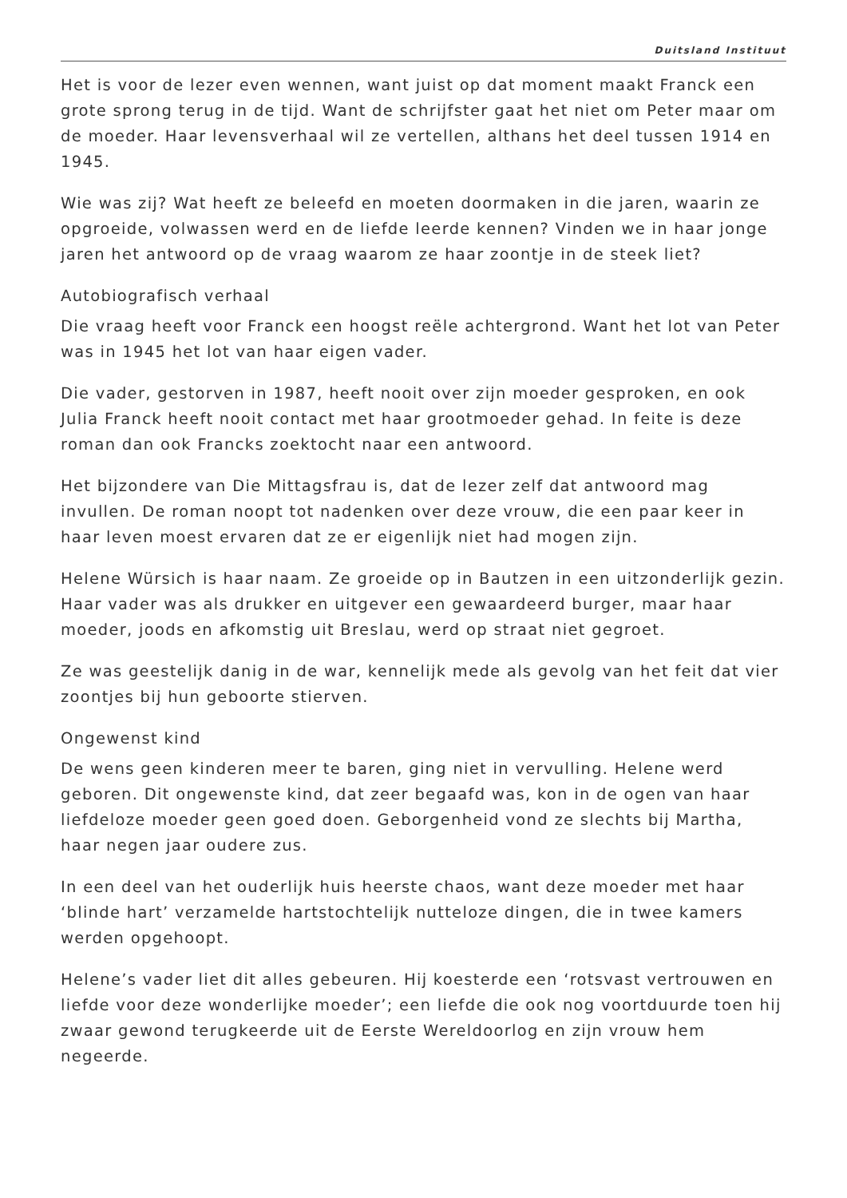Duitsland Instituut
Het is voor de lezer even wennen, want juist op dat moment maakt Franck een grote sprong terug in de tijd. Want de schrijfster gaat het niet om Peter maar om de moeder. Haar levensverhaal wil ze vertellen, althans het deel tussen 1914 en 1945.
Wie was zij? Wat heeft ze beleefd en moeten doormaken in die jaren, waarin ze opgroeide, volwassen werd en de liefde leerde kennen? Vinden we in haar jonge jaren het antwoord op de vraag waarom ze haar zoontje in de steek liet?
Autobiografisch verhaal
Die vraag heeft voor Franck een hoogst reële achtergrond. Want het lot van Peter was in 1945 het lot van haar eigen vader.
Die vader, gestorven in 1987, heeft nooit over zijn moeder gesproken, en ook Julia Franck heeft nooit contact met haar grootmoeder gehad. In feite is deze roman dan ook Francks zoektocht naar een antwoord.
Het bijzondere van Die Mittagsfrau is, dat de lezer zelf dat antwoord mag invullen. De roman noopt tot nadenken over deze vrouw, die een paar keer in haar leven moest ervaren dat ze er eigenlijk niet had mogen zijn.
Helene Würsich is haar naam. Ze groeide op in Bautzen in een uitzonderlijk gezin. Haar vader was als drukker en uitgever een gewaardeerd burger, maar haar moeder, joods en afkomstig uit Breslau, werd op straat niet gegroet.
Ze was geestelijk danig in de war, kennelijk mede als gevolg van het feit dat vier zoontjes bij hun geboorte stierven.
Ongewenst kind
De wens geen kinderen meer te baren, ging niet in vervulling. Helene werd geboren. Dit ongewenste kind, dat zeer begaafd was, kon in de ogen van haar liefdeloze moeder geen goed doen. Geborgenheid vond ze slechts bij Martha, haar negen jaar oudere zus.
In een deel van het ouderlijk huis heerste chaos, want deze moeder met haar ‘blinde hart’ verzamelde hartstochtelijk nutteloze dingen, die in twee kamers werden opgehoopt.
Helene’s vader liet dit alles gebeuren. Hij koesterde een ‘rotsvast vertrouwen en liefde voor deze wonderlijke moeder’; een liefde die ook nog voortduurde toen hij zwaar gewond terugkeerde uit de Eerste Wereldoorlog en zijn vrouw hem negeerde.